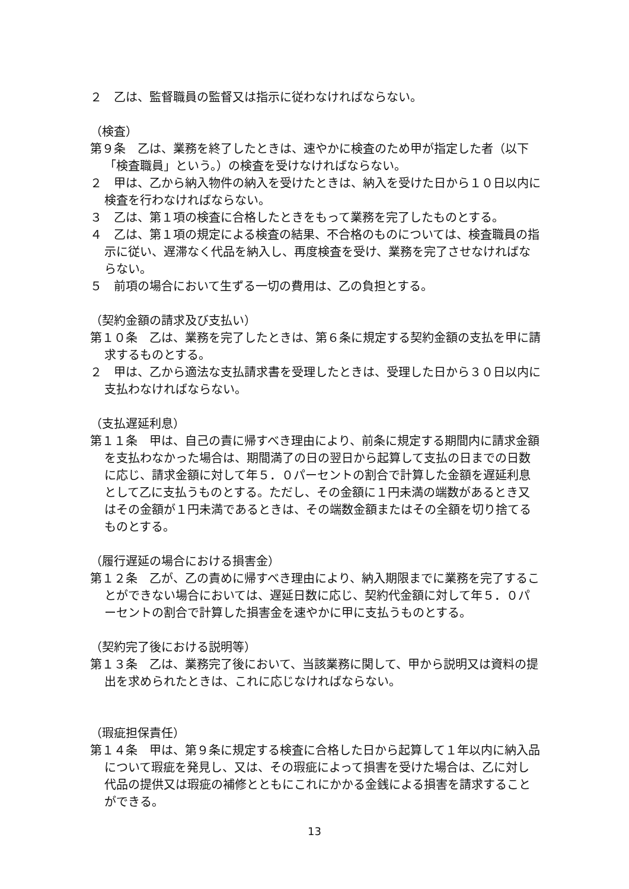２　乙は、監督職員の監督又は指示に従わなければならない。
（検査）
第９条　乙は、業務を終了したときは、速やかに検査のため甲が指定した者（以下「検査職員」という。）の検査を受けなければならない。
２　甲は、乙から納入物件の納入を受けたときは、納入を受けた日から１０日以内に検査を行わなければならない。
３　乙は、第１項の検査に合格したときをもって業務を完了したものとする。
４　乙は、第１項の規定による検査の結果、不合格のものについては、検査職員の指示に従い、遅滞なく代品を納入し、再度検査を受け、業務を完了させなければならない。
５　前項の場合において生ずる一切の費用は、乙の負担とする。
（契約金額の請求及び支払い）
第１０条　乙は、業務を完了したときは、第６条に規定する契約金額の支払を甲に請求するものとする。
２　甲は、乙から適法な支払請求書を受理したときは、受理した日から３０日以内に支払わなければならない。
（支払遅延利息）
第１１条　甲は、自己の責に帰すべき理由により、前条に規定する期間内に請求金額を支払わなかった場合は、期間満了の日の翌日から起算して支払の日までの日数に応じ、請求金額に対して年５．０パーセントの割合で計算した金額を遅延利息として乙に支払うものとする。ただし、その金額に１円未満の端数があるとき又はその金額が１円未満であるときは、その端数金額またはその全額を切り捨てるものとする。
（履行遅延の場合における損害金）
第１２条　乙が、乙の責めに帰すべき理由により、納入期限までに業務を完了することができない場合においては、遅延日数に応じ、契約代金額に対して年５．０パーセントの割合で計算した損害金を速やかに甲に支払うものとする。
（契約完了後における説明等）
第１３条　乙は、業務完了後において、当該業務に関して、甲から説明又は資料の提出を求められたときは、これに応じなければならない。
（瑕疵担保責任）
第１４条　甲は、第９条に規定する検査に合格した日から起算して１年以内に納入品について瑕疵を発見し、又は、その瑕疵によって損害を受けた場合は、乙に対し代品の提供又は瑕疵の補修とともにこれにかかる金銭による損害を請求することができる。
13